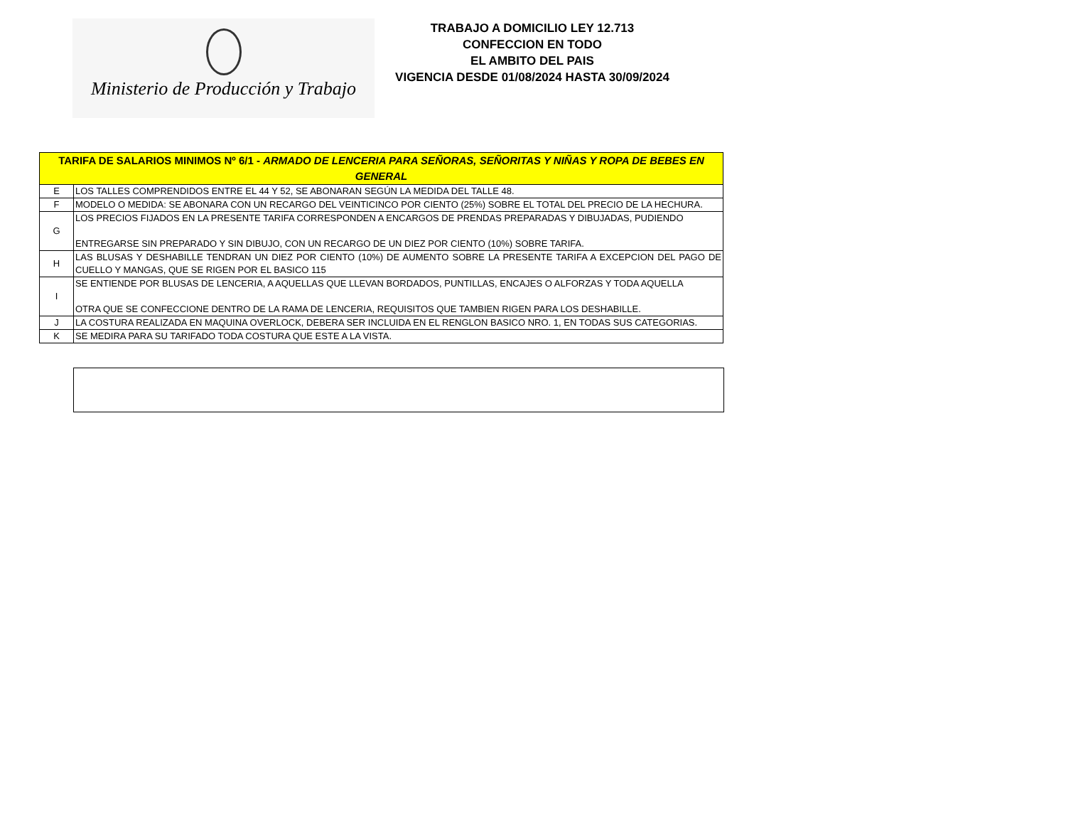Ministerio de Producción y Trabajo
TRABAJO A DOMICILIO LEY 12.713
CONFECCION EN TODO
EL AMBITO DEL PAIS
VIGENCIA DESDE 01/08/2024 HASTA 30/09/2024
| TARIFA DE SALARIOS MINIMOS Nº 6/1 - ARMADO DE LENCERIA PARA SEÑORAS, SEÑORITAS Y NIÑAS Y ROPA DE BEBES EN GENERAL | |
| --- | --- |
| E | LOS TALLES COMPRENDIDOS ENTRE EL 44 Y 52, SE ABONARAN SEGÚN LA MEDIDA DEL TALLE 48. |
| F | MODELO O MEDIDA: SE ABONARA CON UN RECARGO DEL VEINTICINCO POR CIENTO (25%) SOBRE EL TOTAL DEL PRECIO DE LA HECHURA. |
| G | LOS PRECIOS FIJADOS EN LA PRESENTE TARIFA CORRESPONDEN A ENCARGOS DE PRENDAS PREPARADAS Y DIBUJADAS, PUDIENDO ENTREGARSE SIN PREPARADO Y SIN DIBUJO, CON UN RECARGO DE UN DIEZ POR CIENTO (10%) SOBRE TARIFA. |
| H | LAS BLUSAS Y DESHABILLE TENDRAN UN DIEZ POR CIENTO (10%) DE AUMENTO SOBRE LA PRESENTE TARIFA A EXCEPCION DEL PAGO DE CUELLO Y MANGAS, QUE SE RIGEN POR EL BASICO 115 |
| I | SE ENTIENDE POR BLUSAS DE LENCERIA, A AQUELLAS QUE LLEVAN BORDADOS, PUNTILLAS, ENCAJES O ALFORZAS Y TODA AQUELLA OTRA QUE SE CONFECCIONE DENTRO DE LA RAMA DE LENCERIA, REQUISITOS QUE TAMBIEN RIGEN PARA LOS DESHABILLE. |
| J | LA COSTURA REALIZADA EN MAQUINA OVERLOCK, DEBERA SER INCLUIDA EN EL RENGLON BASICO NRO. 1, EN TODAS SUS CATEGORIAS. |
| K | SE MEDIRA PARA SU TARIFADO TODA COSTURA QUE ESTE A LA VISTA. |